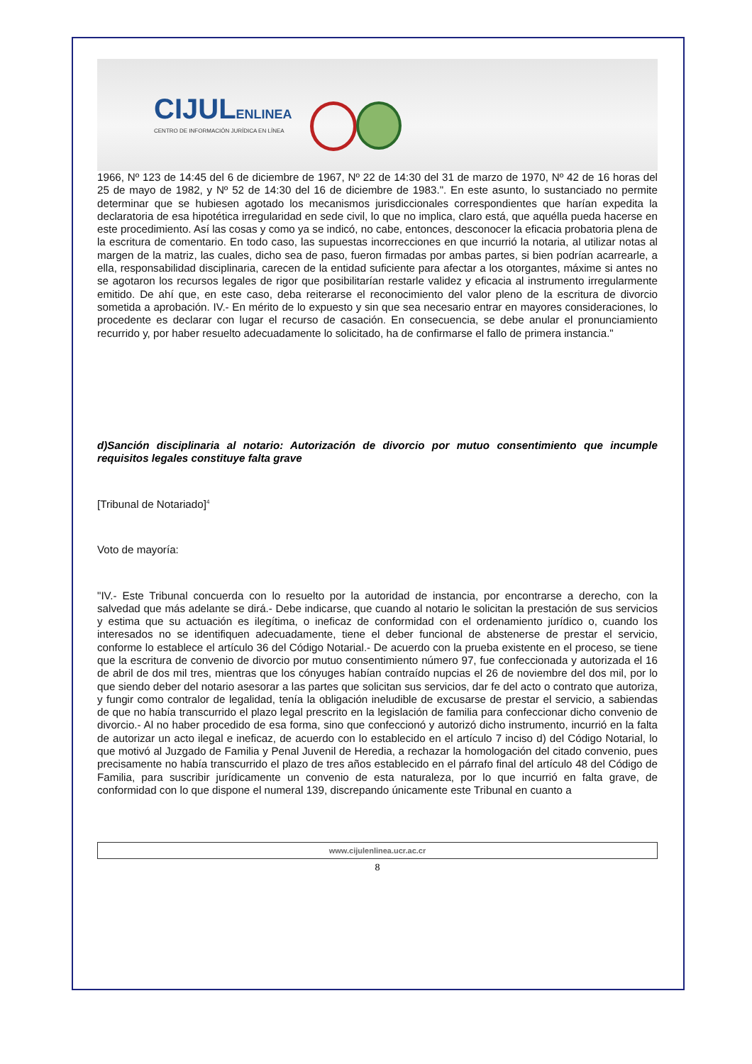CIJULENLINEA
CENTRO DE INFORMACIÓN JURÍDICA EN LÍNEA
1966, Nº 123 de 14:45 del 6 de diciembre de 1967, Nº 22 de 14:30 del 31 de marzo de 1970, Nº 42 de 16 horas del 25 de mayo de 1982, y Nº 52 de 14:30 del 16 de diciembre de 1983.". En este asunto, lo sustanciado no permite determinar que se hubiesen agotado los mecanismos jurisdiccionales correspondientes que harían expedita la declaratoria de esa hipotética irregularidad en sede civil, lo que no implica, claro está, que aquélla pueda hacerse en este procedimiento. Así las cosas y como ya se indicó, no cabe, entonces, desconocer la eficacia probatoria plena de la escritura de comentario. En todo caso, las supuestas incorrecciones en que incurrió la notaria, al utilizar notas al margen de la matriz, las cuales, dicho sea de paso, fueron firmadas por ambas partes, si bien podrían acarrearle, a ella, responsabilidad disciplinaria, carecen de la entidad suficiente para afectar a los otorgantes, máxime si antes no se agotaron los recursos legales de rigor que posibilitarían restarle validez y eficacia al instrumento irregularmente emitido. De ahí que, en este caso, deba reiterarse el reconocimiento del valor pleno de la escritura de divorcio sometida a aprobación. IV.- En mérito de lo expuesto y sin que sea necesario entrar en mayores consideraciones, lo procedente es declarar con lugar el recurso de casación. En consecuencia, se debe anular el pronunciamiento recurrido y, por haber resuelto adecuadamente lo solicitado, ha de confirmarse el fallo de primera instancia."
d)Sanción disciplinaria al notario: Autorización de divorcio por mutuo consentimiento que incumple requisitos legales constituye falta grave
[Tribunal de Notariado]<sup>4</sup>
Voto de mayoría:
"IV.- Este Tribunal concuerda con lo resuelto por la autoridad de instancia, por encontrarse a derecho, con la salvedad que más adelante se dirá.- Debe indicarse, que cuando al notario le solicitan la prestación de sus servicios y estima que su actuación es ilegítima, o ineficaz de conformidad con el ordenamiento jurídico o, cuando los interesados no se identifiquen adecuadamente, tiene el deber funcional de abstenerse de prestar el servicio, conforme lo establece el artículo 36 del Código Notarial.- De acuerdo con la prueba existente en el proceso, se tiene que la escritura de convenio de divorcio por mutuo consentimiento número 97, fue confeccionada y autorizada el 16 de abril de dos mil tres, mientras que los cónyuges habían contraído nupcias el 26 de noviembre del dos mil, por lo que siendo deber del notario asesorar a las partes que solicitan sus servicios, dar fe del acto o contrato que autoriza, y fungir como contralor de legalidad, tenía la obligación ineludible de excusarse de prestar el servicio, a sabiendas de que no había transcurrido el plazo legal prescrito en la legislación de familia para confeccionar dicho convenio de divorcio.- Al no haber procedido de esa forma, sino que confeccionó y autorizó dicho instrumento, incurrió en la falta de autorizar un acto ilegal e ineficaz, de acuerdo con lo establecido en el artículo 7 inciso d) del Código Notarial, lo que motivó al Juzgado de Familia y Penal Juvenil de Heredia, a rechazar la homologación del citado convenio, pues precisamente no había transcurrido el plazo de tres años establecido en el párrafo final del artículo 48 del Código de Familia, para suscribir jurídicamente un convenio de esta naturaleza, por lo que incurrió en falta grave, de conformidad con lo que dispone el numeral 139, discrepando únicamente este Tribunal en cuanto a
www.cijulenlinea.ucr.ac.cr
8